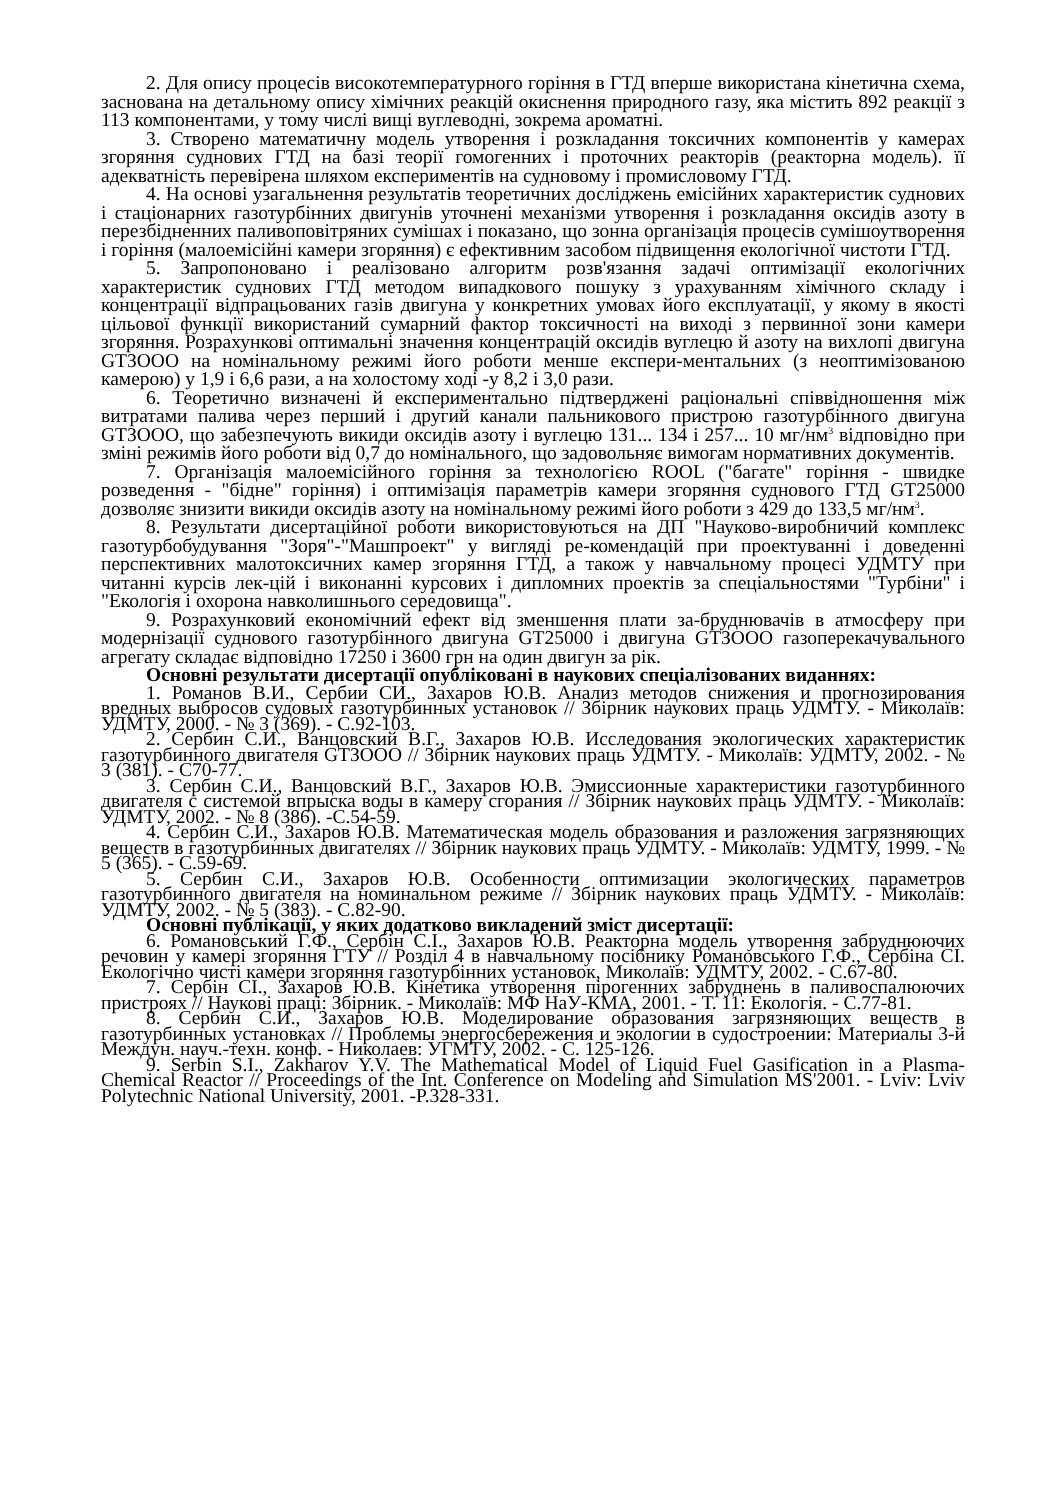2. Для опису процесів високотемпературного горіння в ГТД вперше використана кінетична схема, заснована на детальному опису хімічних реакцій окиснення природного газу, яка містить 892 реакції з 113 компонентами, у тому числі вищі вуглеводні, зокрема ароматні.
3. Створено математичну модель утворення і розкладання токсичних компонентів у камерах згоряння суднових ГТД на базі теорії гомогенних і проточних реакторів (реакторна модель). її адекватність перевірена шляхом експериментів на судновому і промисловому ГТД.
4. На основі узагальнення результатів теоретичних досліджень емісійних характеристик суднових і стаціонарних газотурбінних двигунів уточнені механізми утворення і розкладання оксидів азоту в перезбідненних паливоповітряних сумішах і показано, що зонна організація процесів сумішоутворення і горіння (малоемісійні камери згоряння) є ефективним засобом підвищення екологічної чистоти ГТД.
5. Запропоновано і реалізовано алгоритм розв'язання задачі оптимізації екологічних характеристик суднових ГТД методом випадкового пошуку з урахуванням хімічного складу і концентрації відпрацьованих газів двигуна у конкретних умовах його експлуатації, у якому в якості цільової функції використаний сумарний фактор токсичності на виході з первинної зони камери згоряння. Розрахункові оптимальні значення концентрацій оксидів вуглецю й азоту на вихлопі двигуна GTЗООО на номінальному режимі його роботи менше експери-ментальних (з неоптимізованою камерою) у 1,9 і 6,6 рази, а на холостому ході -у 8,2 і 3,0 рази.
6. Теоретично визначені й експериментально підтверджені раціональні співвідношення між витратами палива через перший і другий канали пальникового пристрою газотурбінного двигуна GTЗООО, що забезпечують викиди оксидів азоту і вуглецю 131... 134 і 257... 10 мг/нм<sup>3</sup> відповідно при зміні режимів його роботи від 0,7 до номінального, що задовольняє вимогам нормативних документів.
7. Організація малоемісійного горіння за технологією ROOL ("багате" горіння - швидке розведення - "бідне" горіння) і оптимізація параметрів камери згоряння суднового ГТД GT25000 дозволяє знизити викиди оксидів азоту на номінальному режимі його роботи з 429 до 133,5 мг/нм<sup>3</sup>.
8. Результати дисертаційної роботи використовуються на ДП "Науково-виробничий комплекс газотурбобудування "Зоря"-"Машпроект" у вигляді ре-комендацій при проектуванні і доведенні перспективних малотоксичних камер згоряння ГТД, а також у навчальному процесі УДМТУ при читанні курсів лек-цій і виконанні курсових і дипломних проектів за спеціальностями "Турбіни" і "Екологія і охорона навколишнього середовища".
9. Розрахунковий економічний ефект від зменшення плати за-бруднювачів в атмосферу при модернізації суднового газотурбінного двигуна GT25000 і двигуна GTЗООО газоперекачувального агрегату складає відповідно 17250 і 3600 грн на один двигун за рік.
Основні результати дисертації опубліковані в наукових спеціалізованих виданнях:
1. Романов В.И., Сербии СИ., Захаров Ю.В. Анализ методов снижения и прогнозирования вредных выбросов судовых газотурбинных установок // Збірник наукових праць УДМТУ. - Миколаїв: УДМТУ, 2000. - № 3 (369). - С.92-103.
2. Сербин С.И., Ванцовский В.Г., Захаров Ю.В. Исследования экологических характеристик газотурбинного двигателя GTЗООО // Збірник наукових праць УДМТУ. - Миколаїв: УДМТУ, 2002. - № 3 (381). - С70-77.
3. Сербин С.И., Ванцовский В.Г., Захаров Ю.В. Эмиссионные характеристики газотурбинного двигателя с системой впрыска воды в камеру сгорания // Збірник наукових праць УДМТУ. - Миколаїв: УДМТУ, 2002. - № 8 (386). -С.54-59.
4. Сербин С.И., Захаров Ю.В. Математическая модель образования и разложения загрязняющих веществ в газотурбинных двигателях // Збірник наукових праць УДМТУ. - Миколаїв: УДМТУ, 1999. - № 5 (365). - С.59-69.
5. Сербин С.И., Захаров Ю.В. Особенности оптимизации экологических параметров газотурбинного двигателя на номинальном режиме // Збірник наукових праць УДМТУ. - Миколаїв: УДМТУ, 2002. - № 5 (383). - С.82-90.
Основні публікації, у яких додатково викладений зміст дисертації:
6. Романовський Г.Ф., Сербін С.І., Захаров Ю.В. Реакторна модель утворення забруднюючих речовин у камері згоряння ГТУ // Розділ 4 в навчальному посібнику Романовського Г.Ф., Сербіна СІ. Екологічно чисті камери згоряння газотурбінних установок, Миколаїв: УДМТУ, 2002. - С.67-80.
7. Сербін СІ., Захаров Ю.В. Кінетика утворення пірогенних забруднень в паливоспалюючих пристроях // Наукові праці: Збірник. - Миколаїв: МФ НаУ-КМА, 2001. - Т. 11: Екологія. - С.77-81.
8. Сербин С.И., Захаров Ю.В. Моделирование образования загрязняющих веществ в газотурбинных установках // Проблемы энергосбережения и экологии в судостроении: Материалы 3-й Междун. науч.-техн. конф. - Николаев: УГМТУ, 2002. - С. 125-126.
9. Serbin S.I., Zakharov Y.V. The Mathematical Model of Liquid Fuel Gasification in a Plasma-Chemical Reactor // Proceedings of the Int. Conference on Modeling and Simulation MS'2001. - Lviv: Lviv Polytechnic National University, 2001. -P.328-331.